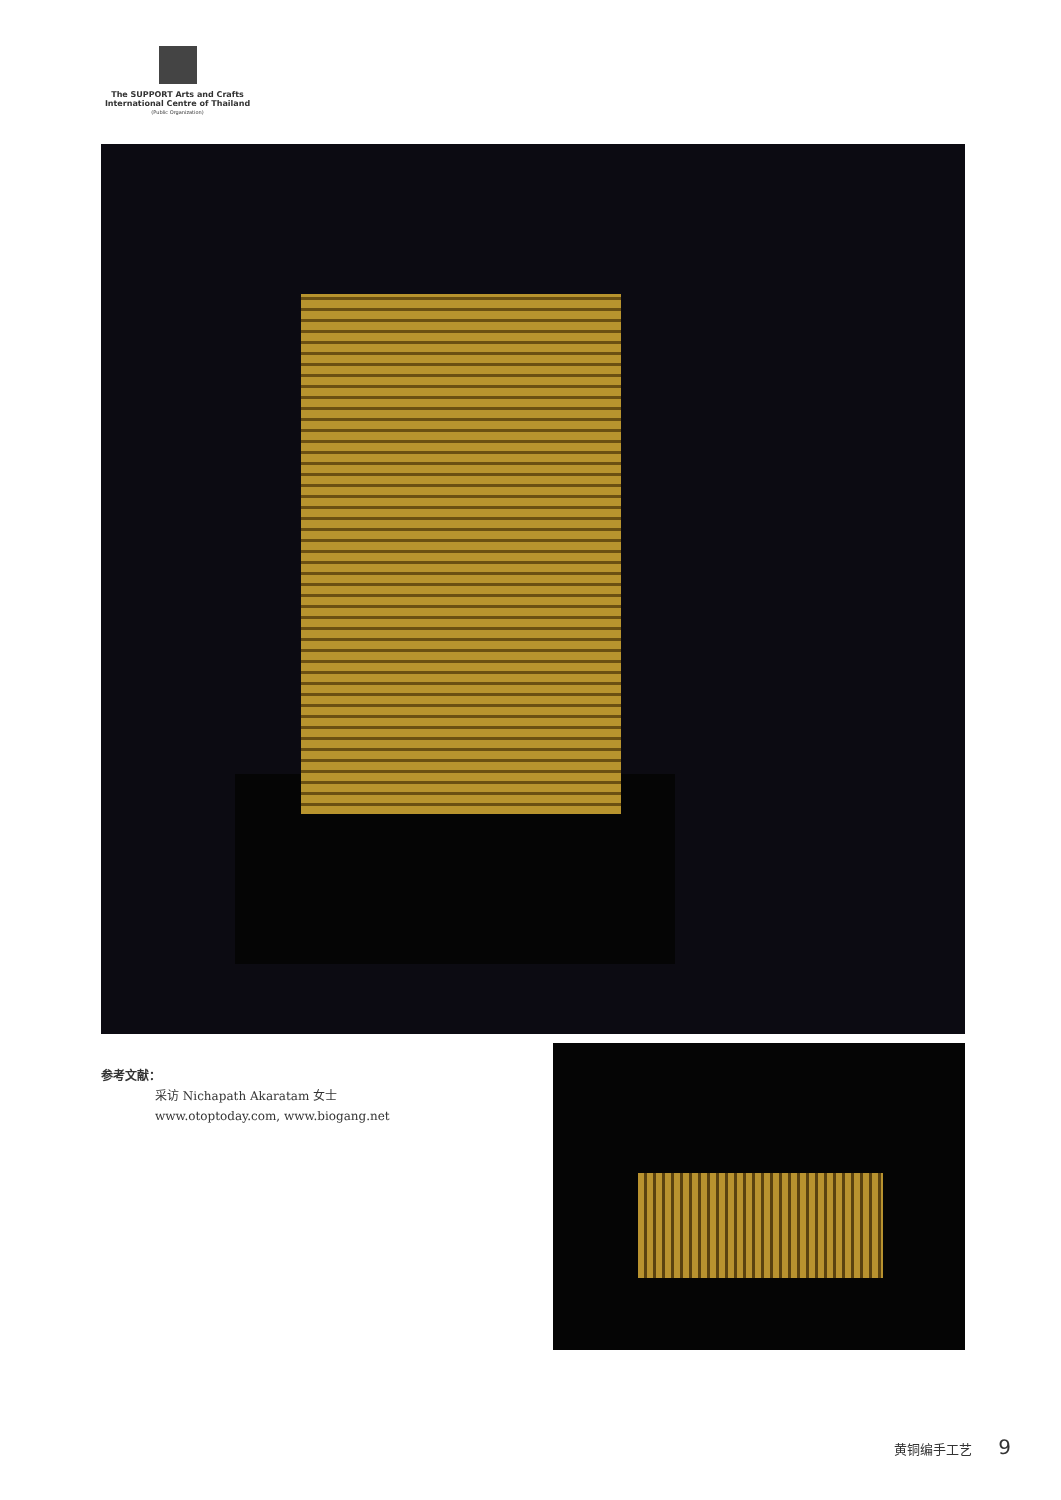The SUPPORT Arts and Crafts
International Centre of Thailand
(Public Organization)
参考文献：
采访 Nichapath Akaratam 女士
www.otoptoday.com, www.biogang.net
黄铜编手工艺 9